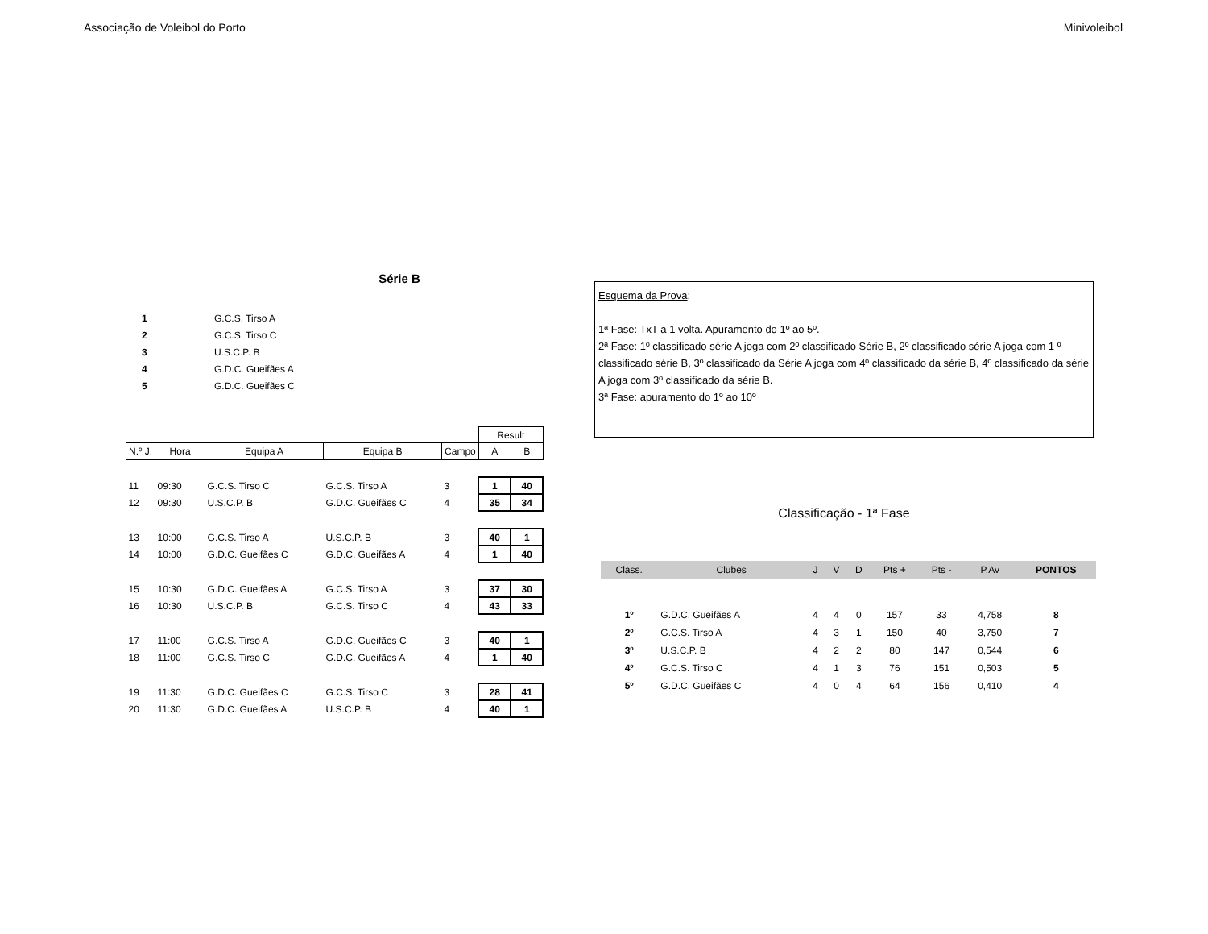Associação de Voleibol do Porto Minivoleibol
Série B
| 1 | G.C.S. Tirso A |
| 2 | G.C.S. Tirso C |
| 3 | U.S.C.P. B |
| 4 | G.D.C. Gueifães A |
| 5 | G.D.C. Gueifães C |
| | | | | | Result | |
| N.º J. | Hora | Equipa A | Equipa B | Campo | A | B |
| 11 | 09:30 | G.C.S. Tirso C | G.C.S. Tirso A | 3 | 1 | 40 |
| 12 | 09:30 | U.S.C.P. B | G.D.C. Gueifães C | 4 | 35 | 34 |
| 13 | 10:00 | G.C.S. Tirso A | U.S.C.P. B | 3 | 40 | 1 |
| 14 | 10:00 | G.D.C. Gueifães C | G.D.C. Gueifães A | 4 | 1 | 40 |
| 15 | 10:30 | G.D.C. Gueifães A | G.C.S. Tirso A | 3 | 37 | 30 |
| 16 | 10:30 | U.S.C.P. B | G.C.S. Tirso C | 4 | 43 | 33 |
| 17 | 11:00 | G.C.S. Tirso A | G.D.C. Gueifães C | 3 | 40 | 1 |
| 18 | 11:00 | G.C.S. Tirso C | G.D.C. Gueifães A | 4 | 1 | 40 |
| 19 | 11:30 | G.D.C. Gueifães C | G.C.S. Tirso C | 3 | 28 | 41 |
| 20 | 11:30 | G.D.C. Gueifães A | U.S.C.P. B | 4 | 40 | 1 |
Esquema da Prova:
1ª Fase: TxT a 1 volta. Apuramento do 1º ao 5º.
2ª Fase: 1º classificado série A joga com 2º classificado Série B, 2º classificado série A joga com 1 º classificado série B, 3º classificado da Série A joga com 4º classificado da série B, 4º classificado da série A joga com 3º classificado da série B.
3ª Fase: apuramento do 1º ao 10º
Classificação - 1ª Fase
| Class. | Clubes | J | V | D | Pts + | Pts - | P.Av | PONTOS |
| 1º | G.D.C. Gueifães A | 4 | 4 | 0 | 157 | 33 | 4,758 | 8 |
| 2º | G.C.S. Tirso A | 4 | 3 | 1 | 150 | 40 | 3,750 | 7 |
| 3º | U.S.C.P. B | 4 | 2 | 2 | 80 | 147 | 0,544 | 6 |
| 4º | G.C.S. Tirso C | 4 | 1 | 3 | 76 | 151 | 0,503 | 5 |
| 5º | G.D.C. Gueifães C | 4 | 0 | 4 | 64 | 156 | 0,410 | 4 |